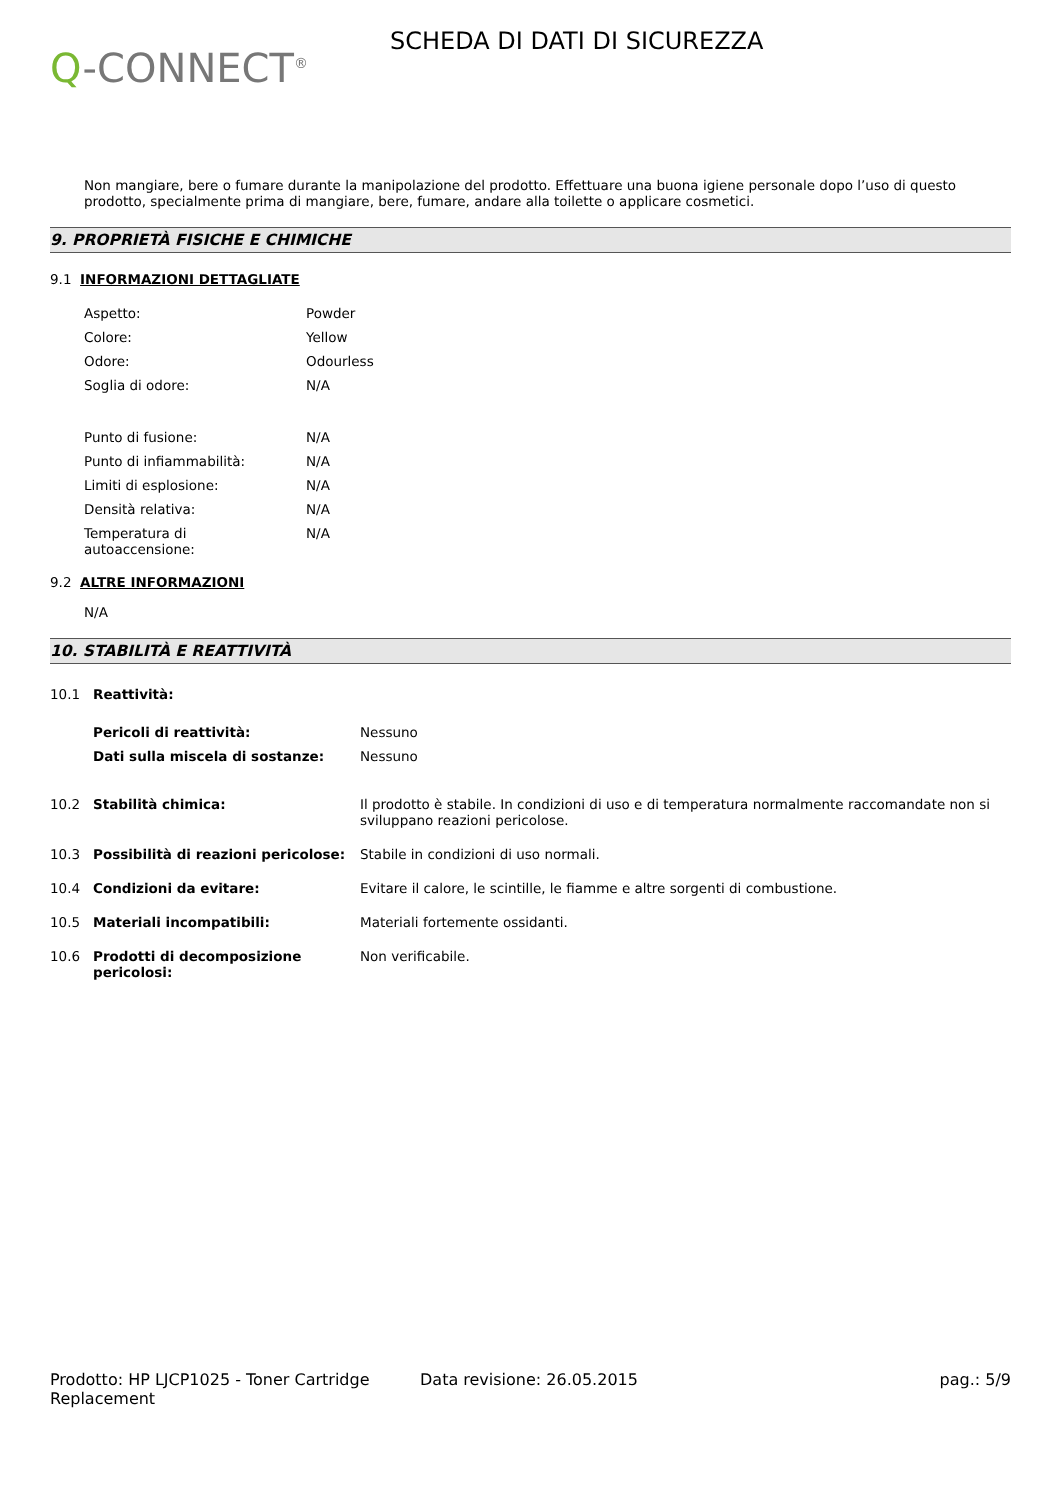Q-CONNECT<sup>®</sup>
SCHEDA DI DATI DI SICUREZZA
Non mangiare, bere o fumare durante la manipolazione del prodotto. Effettuare una buona igiene personale dopo l’uso di questo prodotto, specialmente prima di mangiare, bere, fumare, andare alla toilette o applicare cosmetici.
9. PROPRIETÀ FISICHE E CHIMICHE
9.1 INFORMAZIONI DETTAGLIATE
| Aspetto: | Powder |
| Colore: | Yellow |
| Odore: | Odourless |
| Soglia di odore: | N/A |
| Punto di fusione: | N/A |
| Punto di infiammabilità: | N/A |
| Limiti di esplosione: | N/A |
| Densità relativa: | N/A |
| Temperatura di autoaccensione: | N/A |
9.2 ALTRE INFORMAZIONI
N/A
10. STABILITÀ E REATTIVITÀ
| 10.1 | Reattività: | |
| | Pericoli di reattività: | Nessuno |
| | Dati sulla miscela di sostanze: | Nessuno |
| 10.2 | Stabilità chimica: | Il prodotto è stabile. In condizioni di uso e di temperatura normalmente raccomandate non si sviluppano reazioni pericolose. |
| 10.3 | Possibilità di reazioni pericolose: | Stabile in condizioni di uso normali. |
| 10.4 | Condizioni da evitare: | Evitare il calore, le scintille, le fiamme e altre sorgenti di combustione. |
| 10.5 | Materiali incompatibili: | Materiali fortemente ossidanti. |
| 10.6 | Prodotti di decomposizione pericolosi: | Non verificabile. |
Prodotto: HP LJCP1025 - Toner Cartridge Replacement
Data revisione: 26.05.2015 pag.: 5/9